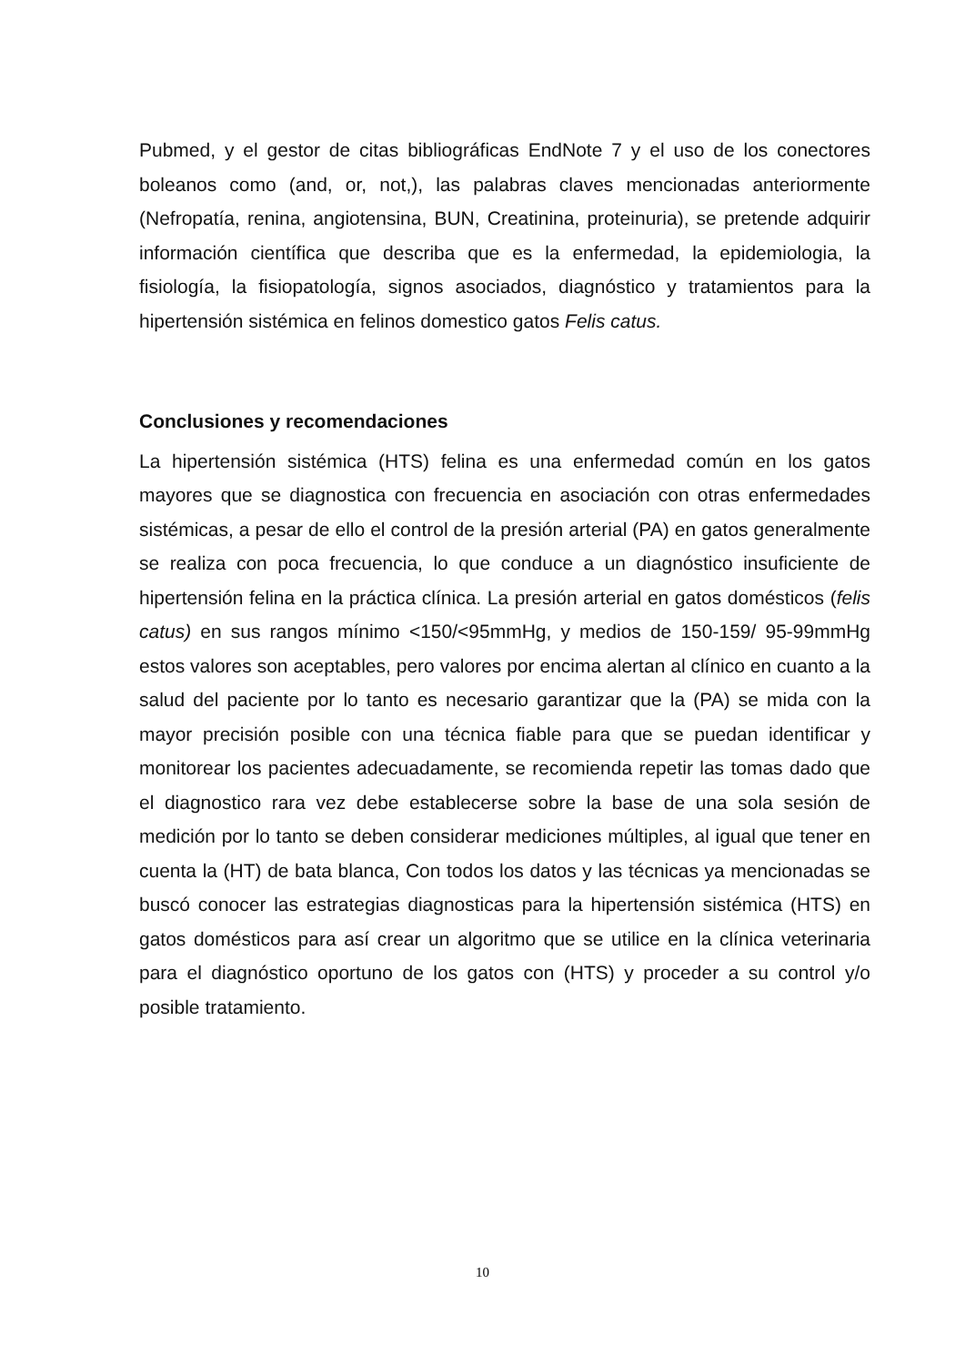Pubmed, y el gestor de citas bibliográficas EndNote 7 y el uso de los conectores boleanos como (and, or, not,), las palabras claves mencionadas anteriormente (Nefropatía, renina, angiotensina, BUN, Creatinina, proteinuria), se pretende adquirir información científica que describa que es la enfermedad, la epidemiologia, la fisiología, la fisiopatología, signos asociados, diagnóstico y tratamientos para la hipertensión sistémica en felinos domestico gatos Felis catus.
Conclusiones y recomendaciones
La hipertensión sistémica (HTS) felina es una enfermedad común en los gatos mayores que se diagnostica con frecuencia en asociación con otras enfermedades sistémicas, a pesar de ello el control de la presión arterial (PA) en gatos generalmente se realiza con poca frecuencia, lo que conduce a un diagnóstico insuficiente de hipertensión felina en la práctica clínica. La presión arterial en gatos domésticos (felis catus) en sus rangos mínimo <150/<95mmHg, y medios de 150-159/ 95-99mmHg estos valores son aceptables, pero valores por encima alertan al clínico en cuanto a la salud del paciente por lo tanto es necesario garantizar que la (PA) se mida con la mayor precisión posible con una técnica fiable para que se puedan identificar y monitorear los pacientes adecuadamente, se recomienda repetir las tomas dado que el diagnostico rara vez debe establecerse sobre la base de una sola sesión de medición por lo tanto se deben considerar mediciones múltiples, al igual que tener en cuenta la (HT) de bata blanca, Con todos los datos y las técnicas ya mencionadas se buscó conocer las estrategias diagnosticas para la hipertensión sistémica (HTS) en gatos domésticos para así crear un algoritmo que se utilice en la clínica veterinaria para el diagnóstico oportuno de los gatos con (HTS) y proceder a su control y/o posible tratamiento.
10